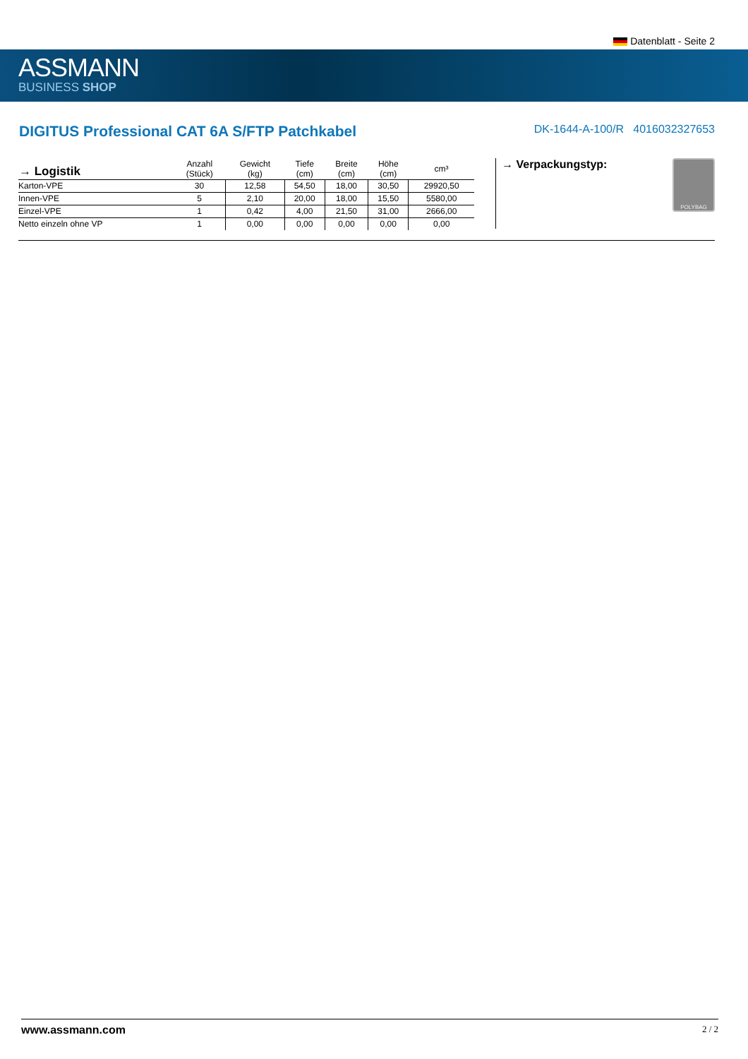Datenblatt - Seite 2
ASSMANN
BUSINESS SHOP
DIGITUS Professional CAT 6A S/FTP Patchkabel
DK-1644-A-100/R 4016032327653
| → Logistik | Anzahl (Stück) | Gewicht (kg) | Tiefe (cm) | Breite (cm) | Höhe (cm) | cm³ |
| --- | --- | --- | --- | --- | --- | --- |
| Karton-VPE | 30 | 12,58 | 54,50 | 18,00 | 30,50 | 29920,50 |
| Innen-VPE | 5 | 2,10 | 20,00 | 18,00 | 15,50 | 5580,00 |
| Einzel-VPE | 1 | 0,42 | 4,00 | 21,50 | 31,00 | 2666,00 |
| Netto einzeln ohne VP | 1 | 0,00 | 0,00 | 0,00 | 0,00 | 0,00 |
→ Verpackungstyp:
POLYBAG
www.assmann.com 2 / 2